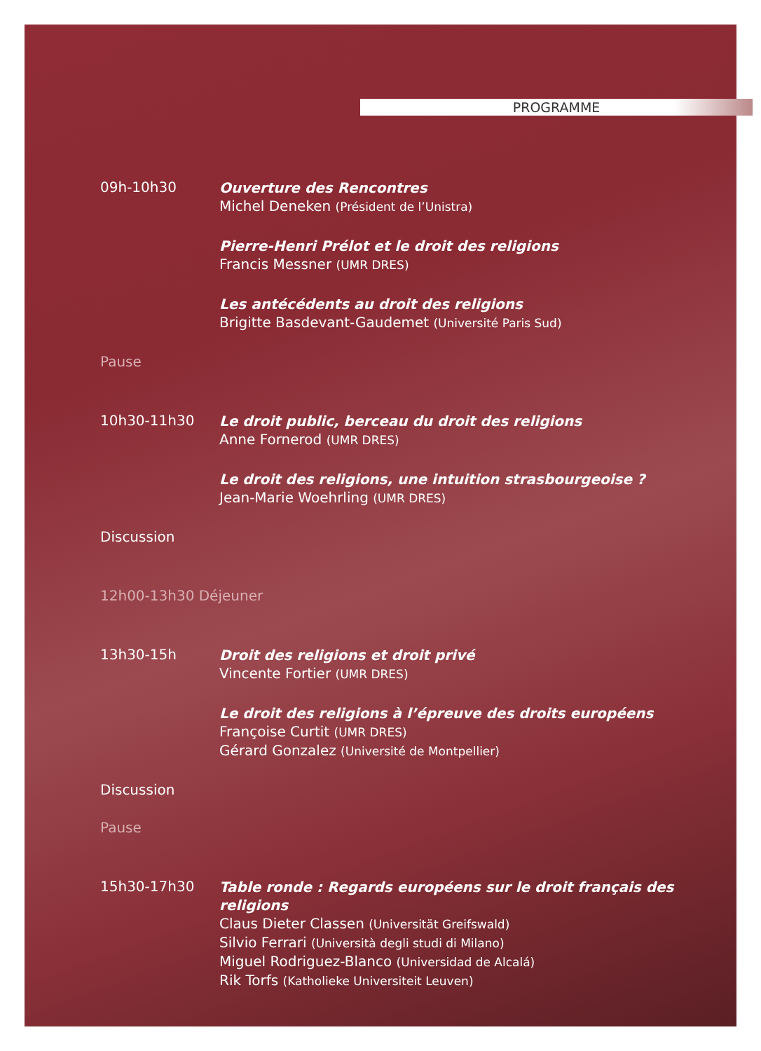PROGRAMME
09h-10h30
Ouverture des Rencontres
Michel Deneken (Président de l’Unistra)
Pierre-Henri Prélot et le droit des religions
Francis Messner (UMR DRES)
Les antécédents au droit des religions
Brigitte Basdevant-Gaudemet (Université Paris Sud)
Pause
10h30-11h30
Le droit public, berceau du droit des religions
Anne Fornerod (UMR DRES)
Le droit des religions, une intuition strasbourgeoise ?
Jean-Marie Woehrling (UMR DRES)
Discussion
12h00-13h30 Déjeuner
13h30-15h
Droit des religions et droit privé
Vincente Fortier (UMR DRES)
Le droit des religions à l’épreuve des droits européens
Françoise Curtit (UMR DRES)
Gérard Gonzalez (Université de Montpellier)
Discussion
Pause
15h30-17h30
Table ronde : Regards européens sur le droit français des religions
Claus Dieter Classen (Universität Greifswald)
Silvio Ferrari (Università degli studi di Milano)
Miguel Rodriguez-Blanco (Universidad de Alcalá)
Rik Torfs (Katholieke Universiteit Leuven)